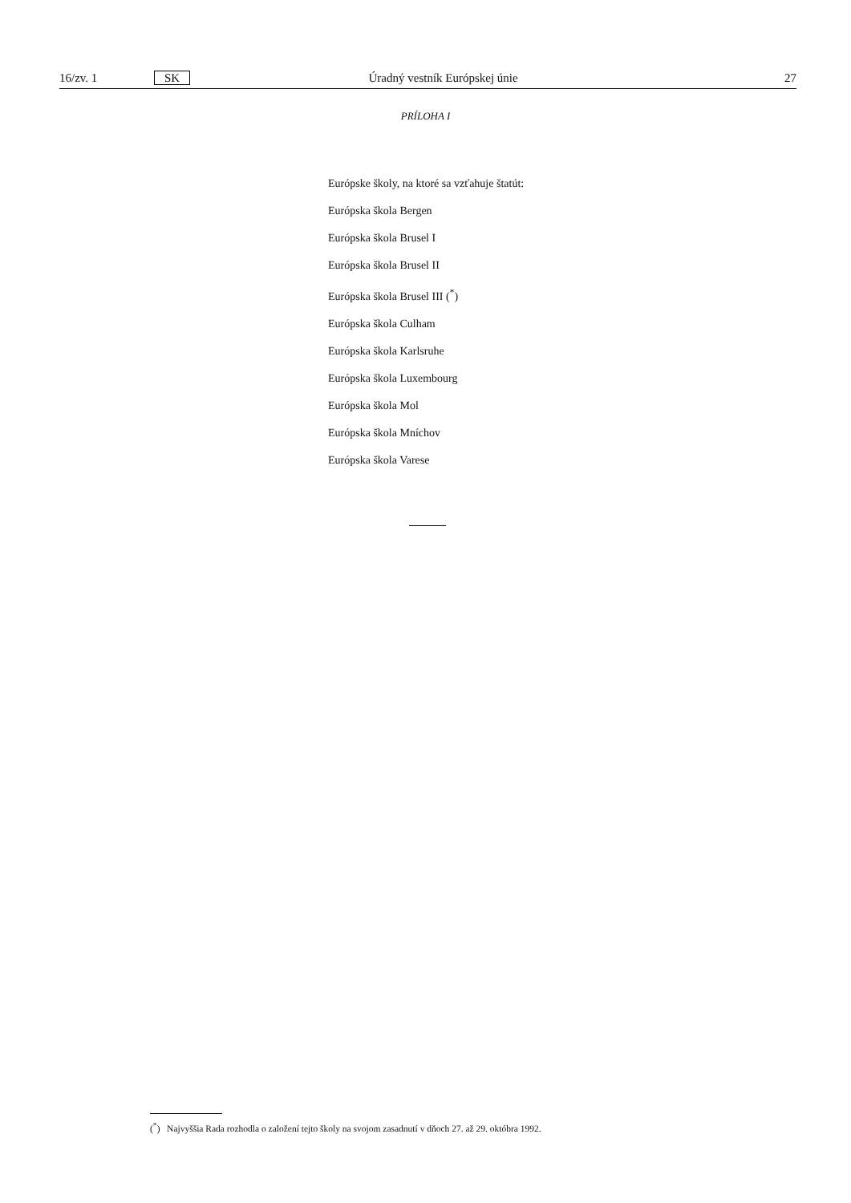16/zv. 1 SK Úradný vestník Európskej únie 27
PRÍLOHA I
Európske školy, na ktoré sa vzťahuje štatút:
Európska škola Bergen
Európska škola Brusel I
Európska škola Brusel II
Európska škola Brusel III (<sup>*</sup>)
Európska škola Culham
Európska škola Karlsruhe
Európska škola Luxembourg
Európska škola Mol
Európska škola Mníchov
Európska škola Varese
(<sup>*</sup>) Najvyššia Rada rozhodla o založení tejto školy na svojom zasadnutí v dňoch 27. až 29. októbra 1992.